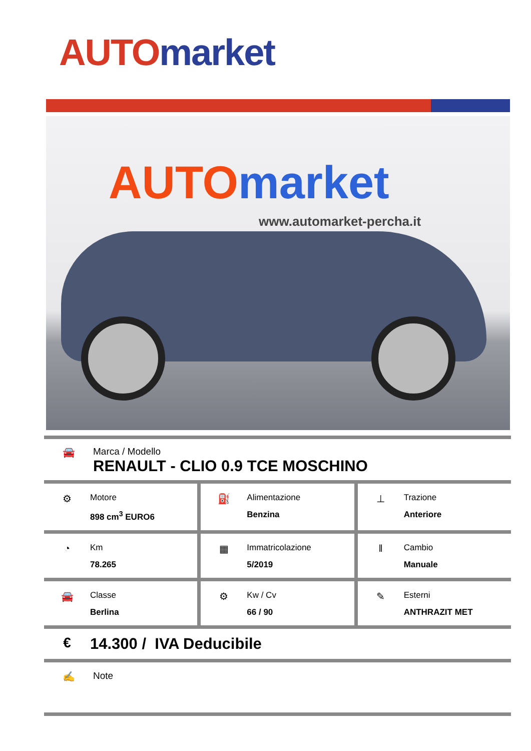AUTO market
AUTO market
www.automarket-percha.it
🚘 Marca / Modello
RENAULT - CLIO 0.9 TCE MOSCHINO
⚙
Motore
898 cm<sup>3</sup> EURO6
⛽
Alimentazione
Benzina
⊥
Trazione
Anteriore
◔
Km
78.265
▦
Immatricolazione
5/2019
‖
Cambio
Manuale
🚘
Classe
Berlina
⚙
Kw / Cv
66 / 90
✎
Esterni
ANTHRAZIT MET
€ 14.300 / IVA Deducibile
✍ Note